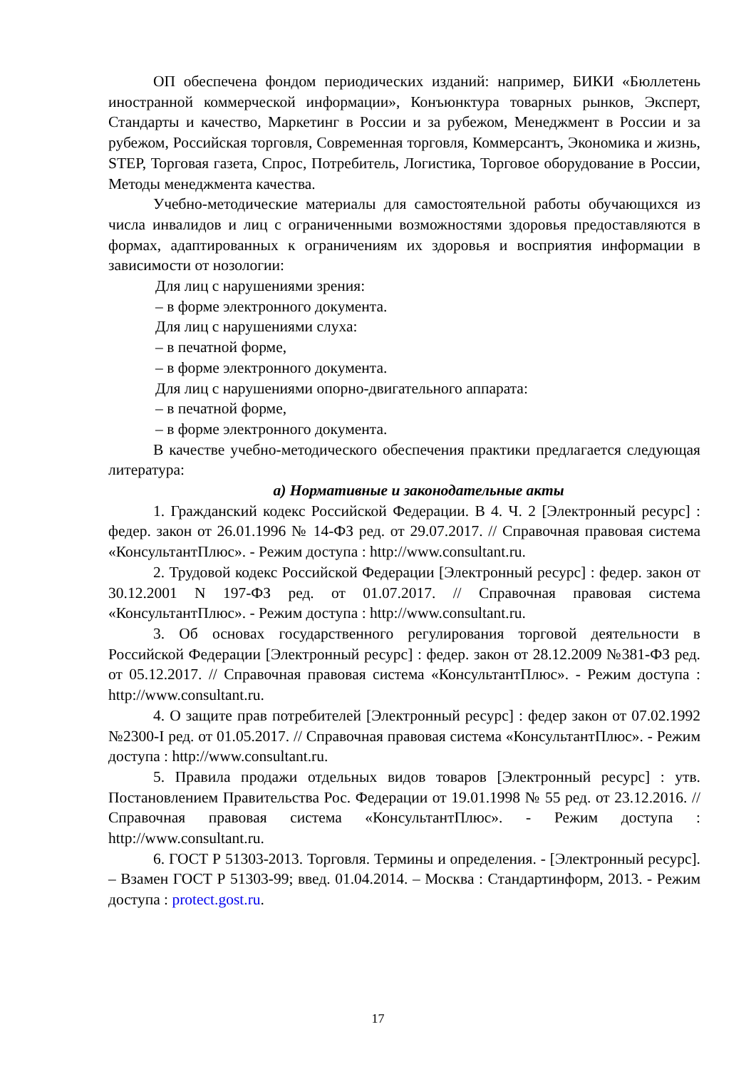ОП обеспечена фондом периодических изданий: например, БИКИ «Бюллетень иностранной коммерческой информации», Конъюнктура товарных рынков, Эксперт, Стандарты и качество, Маркетинг в России и за рубежом, Менеджмент в России и за рубежом, Российская торговля, Современная торговля, Коммерсантъ, Экономика и жизнь, STEP, Торговая газета, Спрос, Потребитель, Логистика, Торговое оборудование в России, Методы менеджмента качества.
Учебно-методические материалы для самостоятельной работы обучающихся из числа инвалидов и лиц с ограниченными возможностями здоровья предоставляются в формах, адаптированных к ограничениям их здоровья и восприятия информации в зависимости от нозологии:
Для лиц с нарушениями зрения:
– в форме электронного документа.
Для лиц с нарушениями слуха:
– в печатной форме,
– в форме электронного документа.
Для лиц с нарушениями опорно-двигательного аппарата:
– в печатной форме,
– в форме электронного документа.
В качестве учебно-методического обеспечения практики предлагается следующая литература:
а) Нормативные и законодательные акты
1. Гражданский кодекс Российской Федерации. В 4. Ч. 2 [Электронный ресурс] : федер. закон от 26.01.1996 № 14-ФЗ ред. от 29.07.2017. // Справочная правовая система «КонсультантПлюс». - Режим доступа : http://www.consultant.ru.
2. Трудовой кодекс Российской Федерации [Электронный ресурс] : федер. закон от 30.12.2001 N 197-ФЗ ред. от 01.07.2017. // Справочная правовая система «КонсультантПлюс». - Режим доступа : http://www.consultant.ru.
3. Об основах государственного регулирования торговой деятельности в Российской Федерации [Электронный ресурс] : федер. закон от 28.12.2009 №381-ФЗ ред. от 05.12.2017. // Справочная правовая система «КонсультантПлюс». - Режим доступа : http://www.consultant.ru.
4. О защите прав потребителей [Электронный ресурс] : федер закон от 07.02.1992 №2300-I ред. от 01.05.2017. // Справочная правовая система «КонсультантПлюс». - Режим доступа : http://www.consultant.ru.
5. Правила продажи отдельных видов товаров [Электронный ресурс] : утв. Постановлением Правительства Рос. Федерации от 19.01.1998 № 55 ред. от 23.12.2016. // Справочная правовая система «КонсультантПлюс». - Режим доступа : http://www.consultant.ru.
6. ГОСТ Р 51303-2013. Торговля. Термины и определения. - [Электронный ресурс]. – Взамен ГОСТ Р 51303-99; введ. 01.04.2014. – Москва : Стандартинформ, 2013. - Режим доступа : protect.gost.ru.
17